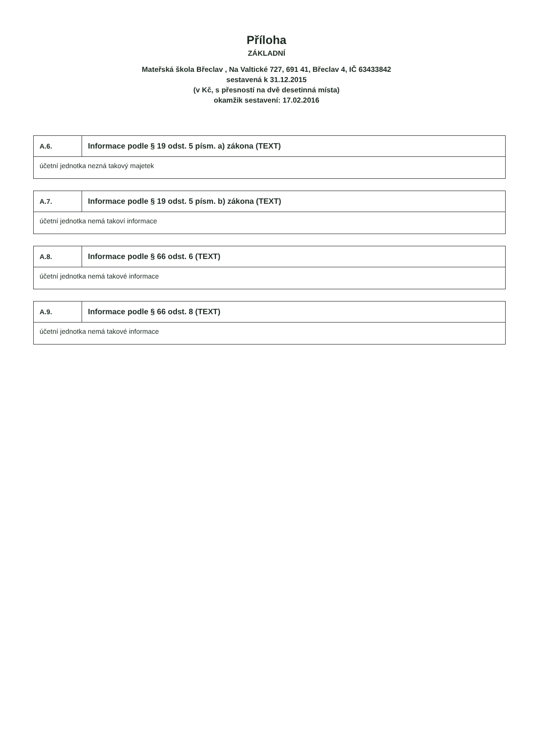Příloha
ZÁKLADNÍ
Mateřská škola Břeclav , Na Valtické 727, 691 41, Břeclav 4, IČ 63433842
sestavená k 31.12.2015
(v Kč, s přesností na dvě desetinná místa)
okamžik sestavení: 17.02.2016
| A.6. | Informace podle § 19 odst. 5 písm. a) zákona (TEXT) |
| účetní jednotka nezná takový majetek | |
| A.7. | Informace podle § 19 odst. 5 písm. b) zákona (TEXT) |
| účetní jednotka nemá takoví informace | |
| A.8. | Informace podle § 66 odst. 6 (TEXT) |
| účetní jednotka nemá takové informace | |
| A.9. | Informace podle § 66 odst. 8 (TEXT) |
| účetní jednotka nemá takové informace | |